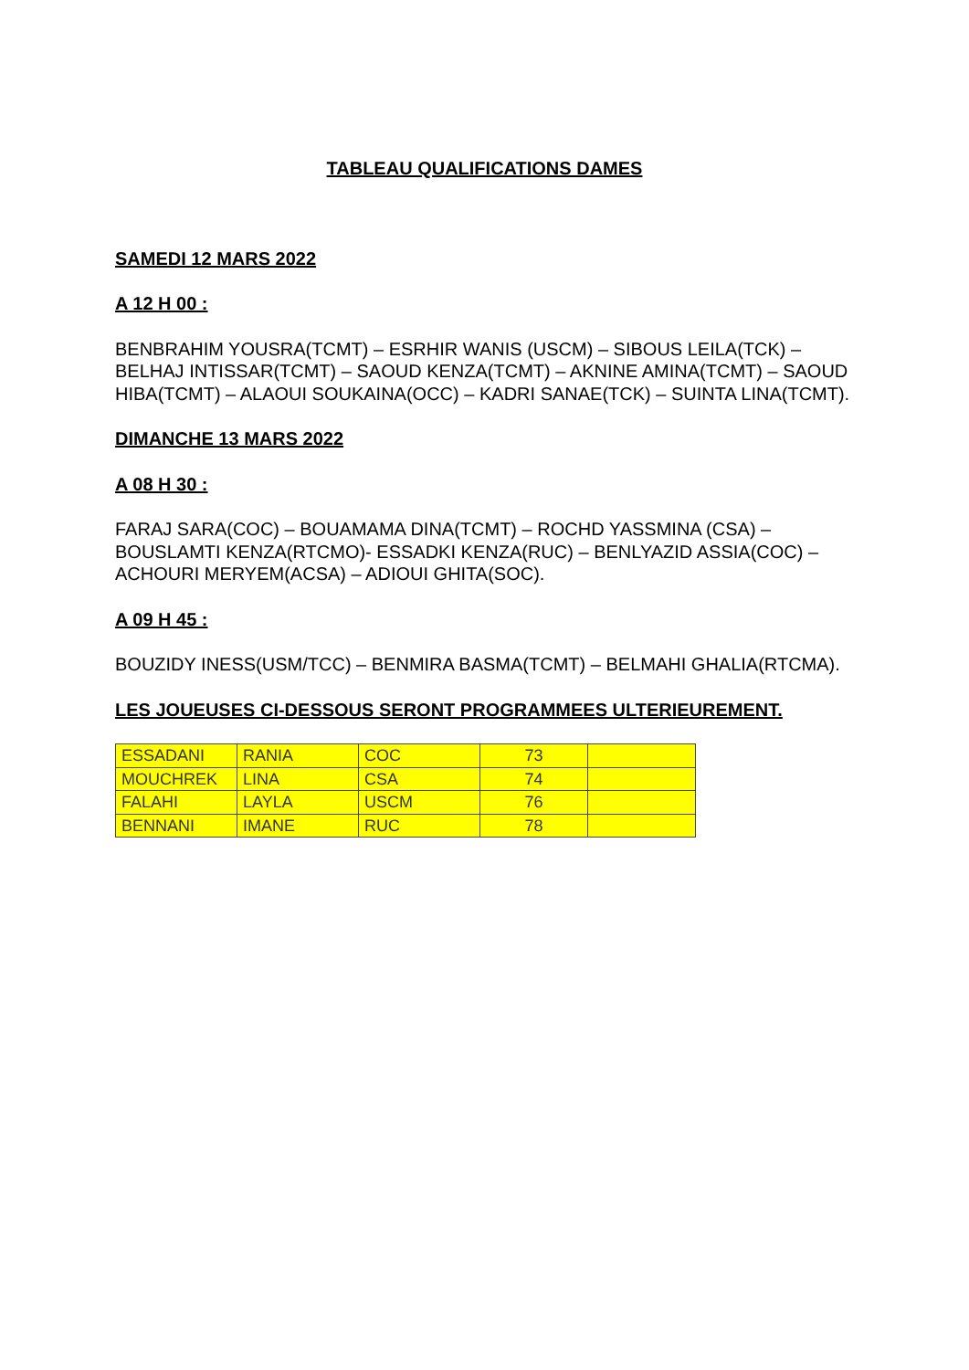TABLEAU QUALIFICATIONS DAMES
SAMEDI 12 MARS 2022
A 12 H 00 :
BENBRAHIM YOUSRA(TCMT) – ESRHIR WANIS (USCM) – SIBOUS LEILA(TCK) – BELHAJ INTISSAR(TCMT) – SAOUD KENZA(TCMT) – AKNINE AMINA(TCMT) – SAOUD HIBA(TCMT) – ALAOUI SOUKAINA(OCC) – KADRI SANAE(TCK) – SUINTA LINA(TCMT).
DIMANCHE 13 MARS 2022
A 08 H 30 :
FARAJ SARA(COC) – BOUAMAMA DINA(TCMT) – ROCHD YASSMINA (CSA) – BOUSLAMTI KENZA(RTCMO)- ESSADKI KENZA(RUC) – BENLYAZID ASSIA(COC) – ACHOURI MERYEM(ACSA) – ADIOUI GHITA(SOC).
A 09 H 45 :
BOUZIDY INESS(USM/TCC) – BENMIRA BASMA(TCMT) – BELMAHI GHALIA(RTCMA).
LES JOUEUSES CI-DESSOUS SERONT PROGRAMMEES ULTERIEUREMENT.
| ESSADANI | RANIA | COC | 73 | |
| MOUCHREK | LINA | CSA | 74 | |
| FALAHI | LAYLA | USCM | 76 | |
| BENNANI | IMANE | RUC | 78 | |